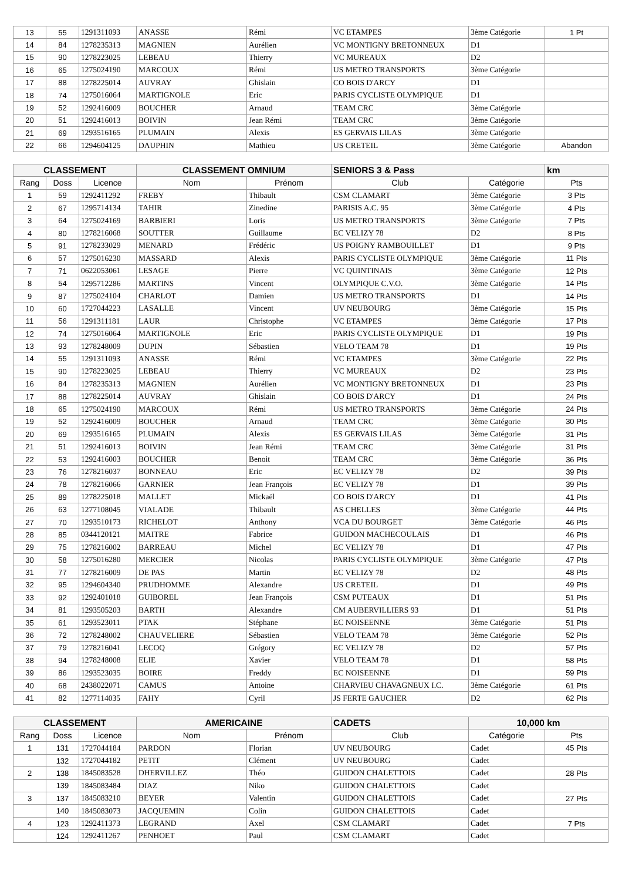| 13 | 55 | 1291311093 | ANASSE | Rémi | VC ETAMPES | 3ème Catégorie | 1 Pt |
| 14 | 84 | 1278235313 | MAGNIEN | Aurélien | VC MONTIGNY BRETONNEUX | D1 | |
| 15 | 90 | 1278223025 | LEBEAU | Thierry | VC MUREAUX | D2 | |
| 16 | 65 | 1275024190 | MARCOUX | Rémi | US METRO TRANSPORTS | 3ème Catégorie | |
| 17 | 88 | 1278225014 | AUVRAY | Ghislain | CO BOIS D'ARCY | D1 | |
| 18 | 74 | 1275016064 | MARTIGNOLE | Eric | PARIS CYCLISTE OLYMPIQUE | D1 | |
| 19 | 52 | 1292416009 | BOUCHER | Arnaud | TEAM CRC | 3ème Catégorie | |
| 20 | 51 | 1292416013 | BOIVIN | Jean Rémi | TEAM CRC | 3ème Catégorie | |
| 21 | 69 | 1293516165 | PLUMAIN | Alexis | ES GERVAIS LILAS | 3ème Catégorie | |
| 22 | 66 | 1294604125 | DAUPHIN | Mathieu | US CRETEIL | 3ème Catégorie | Abandon |
| CLASSEMENT | | | CLASSEMENT OMNIUM | | SENIORS 3 & Pass | | km |
| --- | --- | --- | --- | --- | --- | --- | --- |
| Rang | Doss | Licence | Nom | Prénom | Club | Catégorie | Pts |
| 1 | 59 | 1292411292 | FREBY | Thibault | CSM CLAMART | 3ème Catégorie | 3 Pts |
| 2 | 67 | 1295714134 | TAHIR | Zinedine | PARISIS A.C. 95 | 3ème Catégorie | 4 Pts |
| 3 | 64 | 1275024169 | BARBIERI | Loris | US METRO TRANSPORTS | 3ème Catégorie | 7 Pts |
| 4 | 80 | 1278216068 | SOUTTER | Guillaume | EC VELIZY 78 | D2 | 8 Pts |
| 5 | 91 | 1278233029 | MENARD | Frédéric | US POIGNY RAMBOUILLET | D1 | 9 Pts |
| 6 | 57 | 1275016230 | MASSARD | Alexis | PARIS CYCLISTE OLYMPIQUE | 3ème Catégorie | 11 Pts |
| 7 | 71 | 0622053061 | LESAGE | Pierre | VC QUINTINAIS | 3ème Catégorie | 12 Pts |
| 8 | 54 | 1295712286 | MARTINS | Vincent | OLYMPIQUE C.V.O. | 3ème Catégorie | 14 Pts |
| 9 | 87 | 1275024104 | CHARLOT | Damien | US METRO TRANSPORTS | D1 | 14 Pts |
| 10 | 60 | 1727044223 | LASALLE | Vincent | UV NEUBOURG | 3ème Catégorie | 15 Pts |
| 11 | 56 | 1291311181 | LAUR | Christophe | VC ETAMPES | 3ème Catégorie | 17 Pts |
| 12 | 74 | 1275016064 | MARTIGNOLE | Eric | PARIS CYCLISTE OLYMPIQUE | D1 | 19 Pts |
| 13 | 93 | 1278248009 | DUPIN | Sébastien | VELO TEAM 78 | D1 | 19 Pts |
| 14 | 55 | 1291311093 | ANASSE | Rémi | VC ETAMPES | 3ème Catégorie | 22 Pts |
| 15 | 90 | 1278223025 | LEBEAU | Thierry | VC MUREAUX | D2 | 23 Pts |
| 16 | 84 | 1278235313 | MAGNIEN | Aurélien | VC MONTIGNY BRETONNEUX | D1 | 23 Pts |
| 17 | 88 | 1278225014 | AUVRAY | Ghislain | CO BOIS D'ARCY | D1 | 24 Pts |
| 18 | 65 | 1275024190 | MARCOUX | Rémi | US METRO TRANSPORTS | 3ème Catégorie | 24 Pts |
| 19 | 52 | 1292416009 | BOUCHER | Arnaud | TEAM CRC | 3ème Catégorie | 30 Pts |
| 20 | 69 | 1293516165 | PLUMAIN | Alexis | ES GERVAIS LILAS | 3ème Catégorie | 31 Pts |
| 21 | 51 | 1292416013 | BOIVIN | Jean Rémi | TEAM CRC | 3ème Catégorie | 31 Pts |
| 22 | 53 | 1292416003 | BOUCHER | Benoit | TEAM CRC | 3ème Catégorie | 36 Pts |
| 23 | 76 | 1278216037 | BONNEAU | Eric | EC VELIZY 78 | D2 | 39 Pts |
| 24 | 78 | 1278216066 | GARNIER | Jean François | EC VELIZY 78 | D1 | 39 Pts |
| 25 | 89 | 1278225018 | MALLET | Mickaël | CO BOIS D'ARCY | D1 | 41 Pts |
| 26 | 63 | 1277108045 | VIALADE | Thibault | AS CHELLES | 3ème Catégorie | 44 Pts |
| 27 | 70 | 1293510173 | RICHELOT | Anthony | VCA DU BOURGET | 3ème Catégorie | 46 Pts |
| 28 | 85 | 0344120121 | MAITRE | Fabrice | GUIDON MACHECOULAIS | D1 | 46 Pts |
| 29 | 75 | 1278216002 | BARREAU | Michel | EC VELIZY 78 | D1 | 47 Pts |
| 30 | 58 | 1275016280 | MERCIER | Nicolas | PARIS CYCLISTE OLYMPIQUE | 3ème Catégorie | 47 Pts |
| 31 | 77 | 1278216009 | DE PAS | Martin | EC VELIZY 78 | D2 | 48 Pts |
| 32 | 95 | 1294604340 | PRUDHOMME | Alexandre | US CRETEIL | D1 | 49 Pts |
| 33 | 92 | 1292401018 | GUIBOREL | Jean François | CSM PUTEAUX | D1 | 51 Pts |
| 34 | 81 | 1293505203 | BARTH | Alexandre | CM AUBERVILLIERS 93 | D1 | 51 Pts |
| 35 | 61 | 1293523011 | PTAK | Stéphane | EC NOISEENNE | 3ème Catégorie | 51 Pts |
| 36 | 72 | 1278248002 | CHAUVELIERE | Sébastien | VELO TEAM 78 | 3ème Catégorie | 52 Pts |
| 37 | 79 | 1278216041 | LECOQ | Grégory | EC VELIZY 78 | D2 | 57 Pts |
| 38 | 94 | 1278248008 | ELIE | Xavier | VELO TEAM 78 | D1 | 58 Pts |
| 39 | 86 | 1293523035 | BOIRE | Freddy | EC NOISEENNE | D1 | 59 Pts |
| 40 | 68 | 2438022071 | CAMUS | Antoine | CHARVIEU CHAVAGNEUX I.C. | 3ème Catégorie | 61 Pts |
| 41 | 82 | 1277114035 | FAHY | Cyril | JS FERTE GAUCHER | D2 | 62 Pts |
| CLASSEMENT | | | AMERICAINE | | CADETS | 10,000 km | |
| --- | --- | --- | --- | --- | --- | --- | --- |
| Rang | Doss | Licence | Nom | Prénom | Club | Catégorie | Pts |
| 1 | 131 | 1727044184 | PARDON | Florian | UV NEUBOURG | Cadet | 45 Pts |
| | 132 | 1727044182 | PETIT | Clément | UV NEUBOURG | Cadet | |
| 2 | 138 | 1845083528 | DHERVILLEZ | Théo | GUIDON CHALETTOIS | Cadet | 28 Pts |
| | 139 | 1845083484 | DIAZ | Niko | GUIDON CHALETTOIS | Cadet | |
| 3 | 137 | 1845083210 | BEYER | Valentin | GUIDON CHALETTOIS | Cadet | 27 Pts |
| | 140 | 1845083073 | JACQUEMIN | Colin | GUIDON CHALETTOIS | Cadet | |
| 4 | 123 | 1292411373 | LEGRAND | Axel | CSM CLAMART | Cadet | 7 Pts |
| | 124 | 1292411267 | PENHOET | Paul | CSM CLAMART | Cadet | |